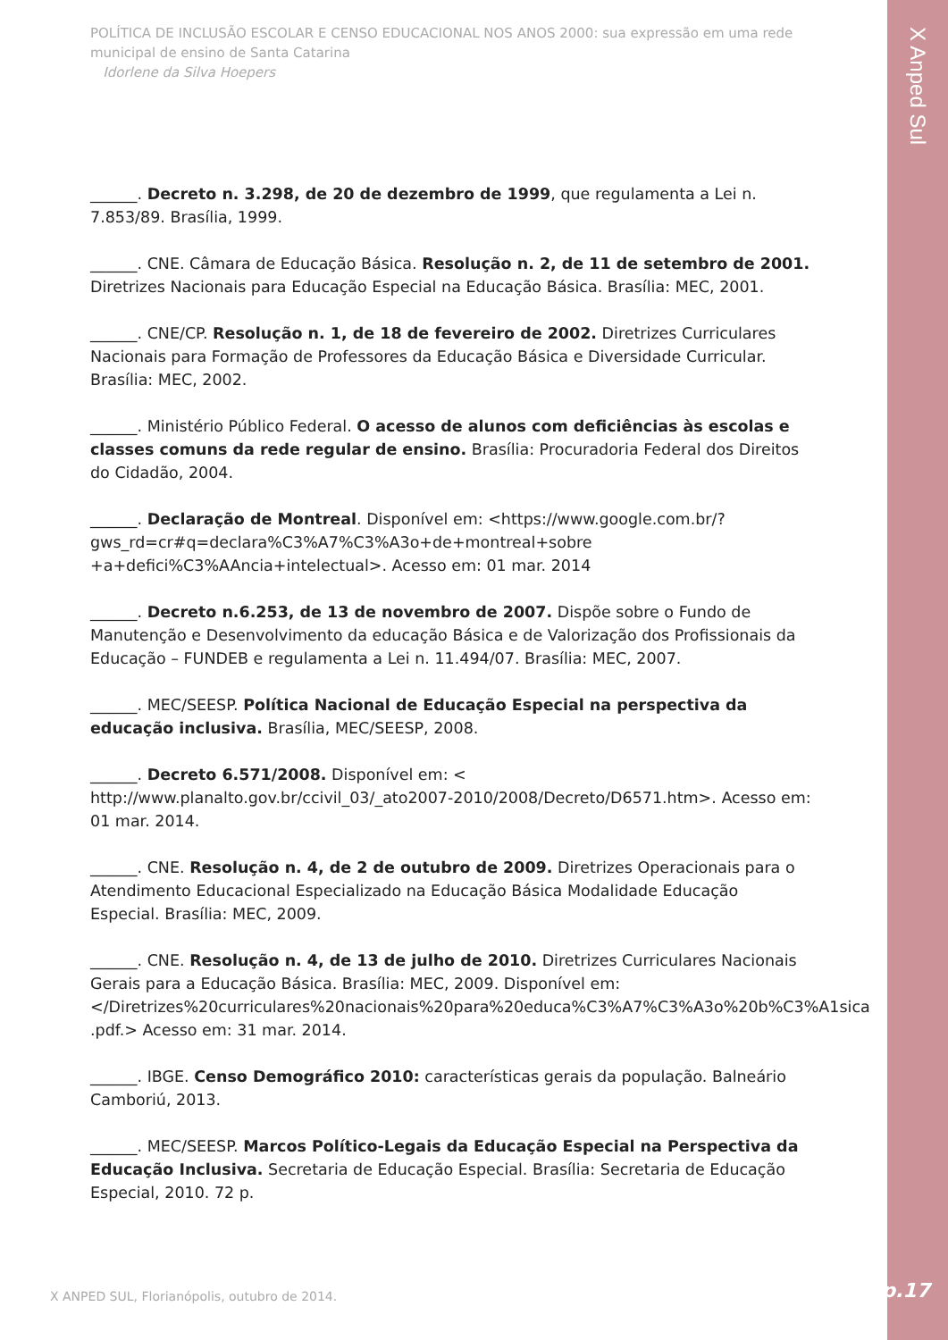X Anped Sul
POLÍTICA DE INCLUSÃO ESCOLAR E CENSO EDUCACIONAL NOS ANOS 2000: sua expressão em uma rede municipal de ensino de Santa Catarina
Idorlene da Silva Hoepers
______. Decreto n. 3.298, de 20 de dezembro de 1999, que regulamenta a Lei n. 7.853/89. Brasília, 1999.
______. CNE. Câmara de Educação Básica. Resolução n. 2, de 11 de setembro de 2001. Diretrizes Nacionais para Educação Especial na Educação Básica. Brasília: MEC, 2001.
______. CNE/CP. Resolução n. 1, de 18 de fevereiro de 2002. Diretrizes Curriculares Nacionais para Formação de Professores da Educação Básica e Diversidade Curricular. Brasília: MEC, 2002.
______. Ministério Público Federal. O acesso de alunos com deficiências às escolas e classes comuns da rede regular de ensino. Brasília: Procuradoria Federal dos Direitos do Cidadão, 2004.
______. Declaração de Montreal. Disponível em: <https://www.google.com.br/?gws_rd=cr#q=declara%C3%A7%C3%A3o+de+montreal+sobre +a+defici%C3%AAncia+intelectual>. Acesso em: 01 mar. 2014
______. Decreto n.6.253, de 13 de novembro de 2007. Dispõe sobre o Fundo de Manutenção e Desenvolvimento da educação Básica e de Valorização dos Profissionais da Educação – FUNDEB e regulamenta a Lei n. 11.494/07. Brasília: MEC, 2007.
______. MEC/SEESP. Política Nacional de Educação Especial na perspectiva da educação inclusiva. Brasília, MEC/SEESP, 2008.
______. Decreto 6.571/2008. Disponível em: < http://www.planalto.gov.br/ccivil_03/_ato2007-2010/2008/Decreto/D6571.htm>. Acesso em: 01 mar. 2014.
______. CNE. Resolução n. 4, de 2 de outubro de 2009. Diretrizes Operacionais para o Atendimento Educacional Especializado na Educação Básica Modalidade Educação Especial. Brasília: MEC, 2009.
______. CNE. Resolução n. 4, de 13 de julho de 2010. Diretrizes Curriculares Nacionais Gerais para a Educação Básica. Brasília: MEC, 2009. Disponível em: </Diretrizes%20curriculares%20nacionais%20para%20educa%C3%A7%C3%A3o%20b%C3%A1sica .pdf.> Acesso em: 31 mar. 2014.
______. IBGE. Censo Demográfico 2010: características gerais da população. Balneário Camboriú, 2013.
______. MEC/SEESP. Marcos Político-Legais da Educação Especial na Perspectiva da Educação Inclusiva. Secretaria de Educação Especial. Brasília: Secretaria de Educação Especial, 2010. 72 p.
X ANPED SUL, Florianópolis, outubro de 2014.
p.17